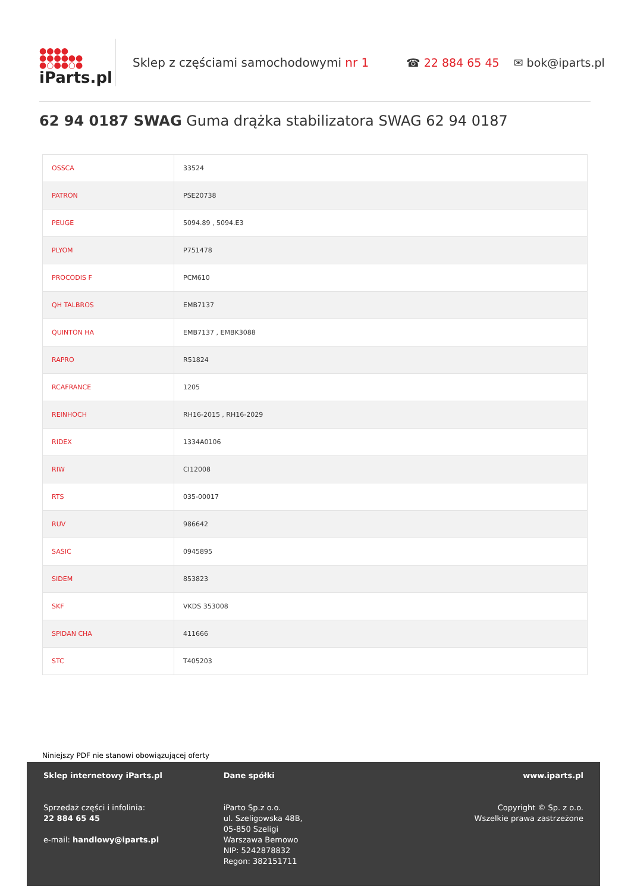●●●●
●●●●●●
●○●●○●
iParts.pl
Sklep z częściami samochodowymi nr 1 ☎ 22 884 65 45 ✉ bok@iparts.pl
62 94 0187 SWAG Guma drążka stabilizatora SWAG 62 94 0187
| OSSCA | 33524 |
| PATRON | PSE20738 |
| PEUGE | 5094.89 , 5094.E3 |
| PLYOM | P751478 |
| PROCODIS F | PCM610 |
| QH TALBROS | EMB7137 |
| QUINTON HA | EMB7137 , EMBK3088 |
| RAPRO | R51824 |
| RCAFRANCE | 1205 |
| REINHOCH | RH16-2015 , RH16-2029 |
| RIDEX | 1334A0106 |
| RIW | CI12008 |
| RTS | 035-00017 |
| RUV | 986642 |
| SASIC | 0945895 |
| SIDEM | 853823 |
| SKF | VKDS 353008 |
| SPIDAN CHA | 411666 |
| STC | T405203 |
Niniejszy PDF nie stanowi obowiązującej oferty
Sklep internetowy iParts.pl
Sprzedaż części i infolinia:
22 884 65 45
e-mail: handlowy@iparts.pl
Dane spółki
iParto Sp.z o.o.
ul. Szeligowska 48B,
05-850 Szeligi
Warszawa Bemowo
NIP: 5242878832
Regon: 382151711
www.iparts.pl
Copyright © Sp. z o.o.
Wszelkie prawa zastrzeżone